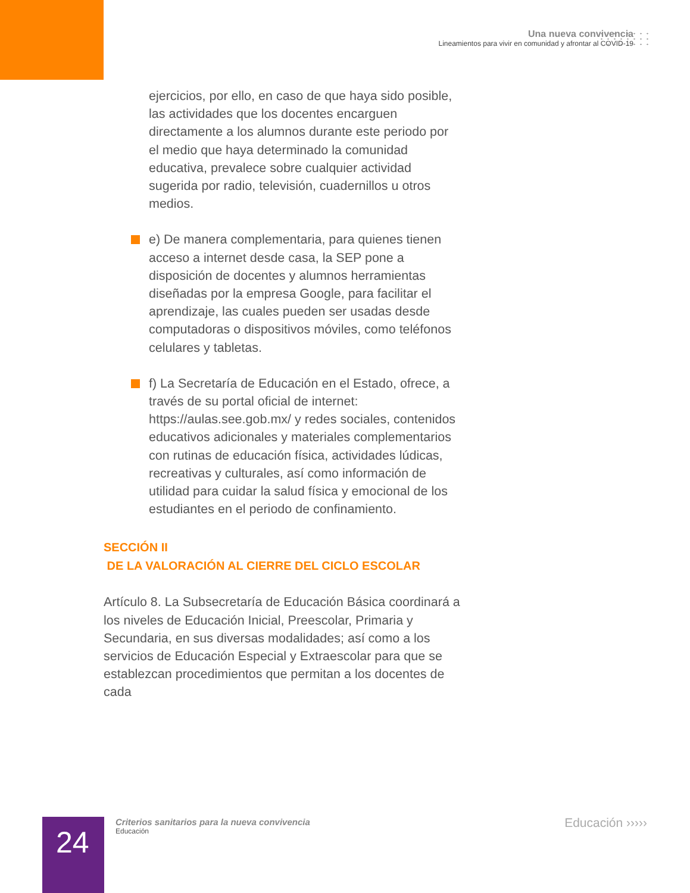Una nueva convivencia
Lineamientos para vivir en comunidad y afrontar al COVID-19
ejercicios, por ello, en caso de que haya sido posible, las actividades que los docentes encarguen directamente a los alumnos durante este periodo por el medio que haya determinado la comunidad educativa, prevalece sobre cualquier actividad sugerida por radio, televisión, cuadernillos u otros medios.
e) De manera complementaria, para quienes tienen acceso a internet desde casa, la SEP pone a disposición de docentes y alumnos herramientas diseñadas por la empresa Google, para facilitar el aprendizaje, las cuales pueden ser usadas desde computadoras o dispositivos móviles, como teléfonos celulares y tabletas.
f) La Secretaría de Educación en el Estado, ofrece, a través de su portal oficial de internet: https://aulas.see.gob.mx/ y redes sociales, contenidos educativos adicionales y materiales complementarios con rutinas de educación física, actividades lúdicas, recreativas y culturales, así como información de utilidad para cuidar la salud física y emocional de los estudiantes en el periodo de confinamiento.
SECCIÓN II
DE LA VALORACIÓN AL CIERRE DEL CICLO ESCOLAR
Artículo 8. La Subsecretaría de Educación Básica coordinará a los niveles de Educación Inicial, Preescolar, Primaria y Secundaria, en sus diversas modalidades; así como a los servicios de Educación Especial y Extraescolar para que se establezcan procedimientos que permitan a los docentes de cada
24
Criterios sanitarios para la nueva convivencia
Educación
Educación ›››››